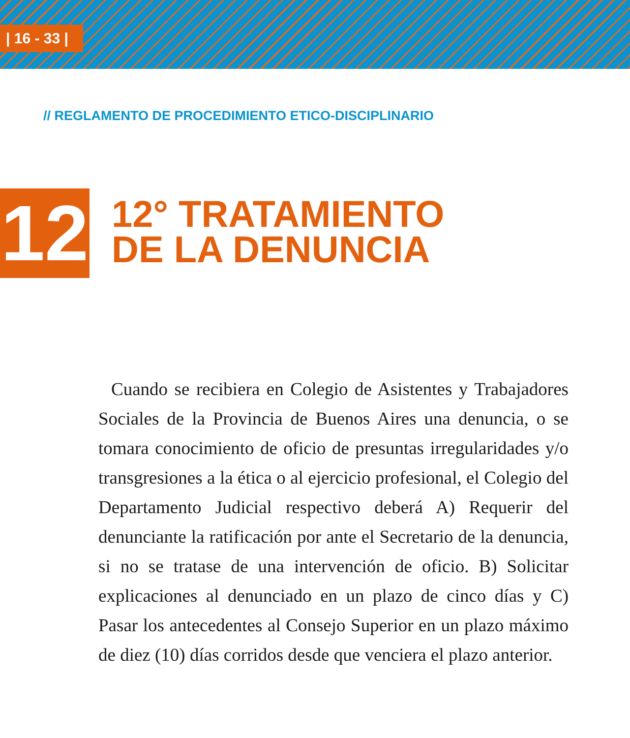| 16 - 33 |
// REGLAMENTO DE PROCEDIMIENTO ETICO-DISCIPLINARIO
12
12° TRATAMIENTO
DE LA DENUNCIA
Cuando se recibiera en Colegio de Asistentes y Trabajadores Sociales de la Provincia de Buenos Aires una denuncia, o se tomara conocimiento de oficio de presuntas irregularidades y/o transgresiones a la ética o al ejercicio profesional, el Colegio del Departamento Judicial respectivo deberá A) Requerir del denunciante la ratificación por ante el Secretario de la denuncia, si no se tratase de una intervención de oficio. B) Solicitar explicaciones al denunciado en un plazo de cinco días y C) Pasar los antecedentes al Consejo Superior en un plazo máximo de diez (10) días corridos desde que venciera el plazo anterior.